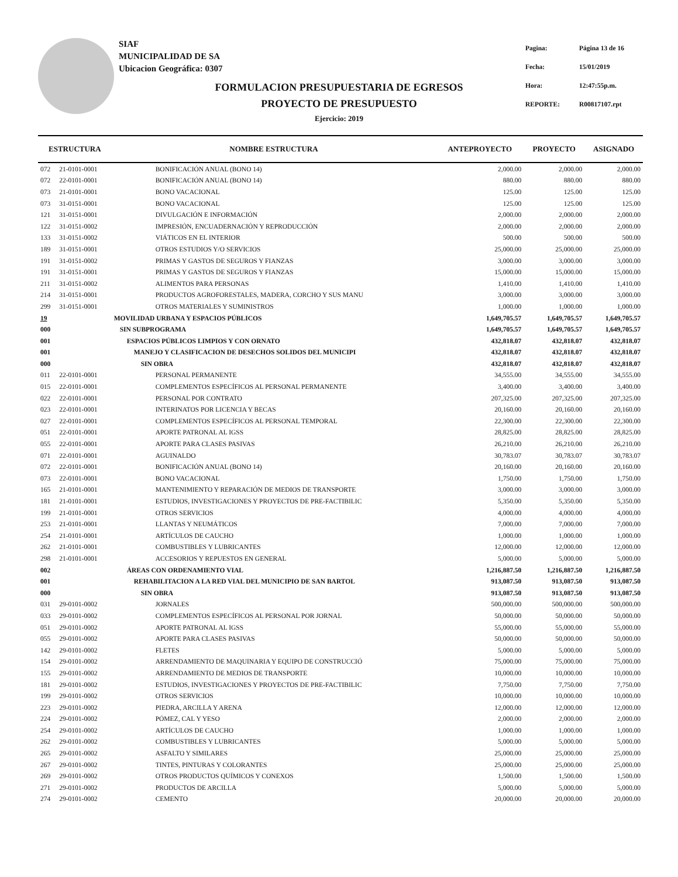SIAF
MUNICIPALIDAD DE SA
Ubicacion Geográfica: 0307
| Pagina: | Página 13 de 16 |
| Fecha: | 15/01/2019 |
| Hora: | 12:47:55p.m. |
| REPORTE: | R00817107.rpt |
FORMULACION PRESUPUESTARIA DE EGRESOS
PROYECTO DE PRESUPUESTO
Ejercicio: 2019
| ESTRUCTURA | | NOMBRE ESTRUCTURA | ANTEPROYECTO | PROYECTO | ASIGNADO |
| --- | --- | --- | --- | --- | --- |
| 072 | 21-0101-0001 | BONIFICACIÓN ANUAL (BONO 14) | 2,000.00 | 2,000.00 | 2,000.00 |
| 072 | 22-0101-0001 | BONIFICACIÓN ANUAL (BONO 14) | 880.00 | 880.00 | 880.00 |
| 073 | 21-0101-0001 | BONO VACACIONAL | 125.00 | 125.00 | 125.00 |
| 073 | 31-0151-0001 | BONO VACACIONAL | 125.00 | 125.00 | 125.00 |
| 121 | 31-0151-0001 | DIVULGACIÓN E INFORMACIÓN | 2,000.00 | 2,000.00 | 2,000.00 |
| 122 | 31-0151-0002 | IMPRESIÓN, ENCUADERNACIÓN Y REPRODUCCIÓN | 2,000.00 | 2,000.00 | 2,000.00 |
| 133 | 31-0151-0002 | VIÁTICOS EN EL INTERIOR | 500.00 | 500.00 | 500.00 |
| 189 | 31-0151-0001 | OTROS ESTUDIOS Y/O SERVICIOS | 25,000.00 | 25,000.00 | 25,000.00 |
| 191 | 31-0151-0002 | PRIMAS Y GASTOS DE SEGUROS Y FIANZAS | 3,000.00 | 3,000.00 | 3,000.00 |
| 191 | 31-0151-0001 | PRIMAS Y GASTOS DE SEGUROS Y FIANZAS | 15,000.00 | 15,000.00 | 15,000.00 |
| 211 | 31-0151-0002 | ALIMENTOS PARA PERSONAS | 1,410.00 | 1,410.00 | 1,410.00 |
| 214 | 31-0151-0001 | PRODUCTOS AGROFORESTALES, MADERA, CORCHO Y SUS MANU | 3,000.00 | 3,000.00 | 3,000.00 |
| 299 | 31-0151-0001 | OTROS MATERIALES Y SUMINISTROS | 1,000.00 | 1,000.00 | 1,000.00 |
| 19 | | MOVILIDAD URBANA Y ESPACIOS PÚBLICOS | 1,649,705.57 | 1,649,705.57 | 1,649,705.57 |
| 000 | | SIN SUBPROGRAMA | 1,649,705.57 | 1,649,705.57 | 1,649,705.57 |
| 001 | | ESPACIOS PÚBLICOS LIMPIOS Y CON ORNATO | 432,818.07 | 432,818.07 | 432,818.07 |
| 001 | | MANEJO Y CLASIFICACION DE DESECHOS SOLIDOS DEL MUNICIPI | 432,818.07 | 432,818.07 | 432,818.07 |
| 000 | | SIN OBRA | 432,818.07 | 432,818.07 | 432,818.07 |
| 011 | 22-0101-0001 | PERSONAL PERMANENTE | 34,555.00 | 34,555.00 | 34,555.00 |
| 015 | 22-0101-0001 | COMPLEMENTOS ESPECÍFICOS AL PERSONAL PERMANENTE | 3,400.00 | 3,400.00 | 3,400.00 |
| 022 | 22-0101-0001 | PERSONAL POR CONTRATO | 207,325.00 | 207,325.00 | 207,325.00 |
| 023 | 22-0101-0001 | INTERINATOS POR LICENCIA Y BECAS | 20,160.00 | 20,160.00 | 20,160.00 |
| 027 | 22-0101-0001 | COMPLEMENTOS ESPECÍFICOS AL PERSONAL TEMPORAL | 22,300.00 | 22,300.00 | 22,300.00 |
| 051 | 22-0101-0001 | APORTE PATRONAL AL IGSS | 28,825.00 | 28,825.00 | 28,825.00 |
| 055 | 22-0101-0001 | APORTE PARA CLASES PASIVAS | 26,210.00 | 26,210.00 | 26,210.00 |
| 071 | 22-0101-0001 | AGUINALDO | 30,783.07 | 30,783.07 | 30,783.07 |
| 072 | 22-0101-0001 | BONIFICACIÓN ANUAL (BONO 14) | 20,160.00 | 20,160.00 | 20,160.00 |
| 073 | 22-0101-0001 | BONO VACACIONAL | 1,750.00 | 1,750.00 | 1,750.00 |
| 165 | 21-0101-0001 | MANTENIMIENTO Y REPARACIÓN DE MEDIOS DE TRANSPORTE | 3,000.00 | 3,000.00 | 3,000.00 |
| 181 | 21-0101-0001 | ESTUDIOS, INVESTIGACIONES Y PROYECTOS DE PRE-FACTIBILIC | 5,350.00 | 5,350.00 | 5,350.00 |
| 199 | 21-0101-0001 | OTROS SERVICIOS | 4,000.00 | 4,000.00 | 4,000.00 |
| 253 | 21-0101-0001 | LLANTAS Y NEUMÁTICOS | 7,000.00 | 7,000.00 | 7,000.00 |
| 254 | 21-0101-0001 | ARTÍCULOS DE CAUCHO | 1,000.00 | 1,000.00 | 1,000.00 |
| 262 | 21-0101-0001 | COMBUSTIBLES Y LUBRICANTES | 12,000.00 | 12,000.00 | 12,000.00 |
| 298 | 21-0101-0001 | ACCESORIOS Y REPUESTOS EN GENERAL | 5,000.00 | 5,000.00 | 5,000.00 |
| 002 | | ÁREAS CON ORDENAMIENTO VIAL | 1,216,887.50 | 1,216,887.50 | 1,216,887.50 |
| 001 | | REHABILITACION A LA RED VIAL DEL MUNICIPIO DE SAN BARTOL | 913,087.50 | 913,087.50 | 913,087.50 |
| 000 | | SIN OBRA | 913,087.50 | 913,087.50 | 913,087.50 |
| 031 | 29-0101-0002 | JORNALES | 500,000.00 | 500,000.00 | 500,000.00 |
| 033 | 29-0101-0002 | COMPLEMENTOS ESPECÍFICOS AL PERSONAL POR JORNAL | 50,000.00 | 50,000.00 | 50,000.00 |
| 051 | 29-0101-0002 | APORTE PATRONAL AL IGSS | 55,000.00 | 55,000.00 | 55,000.00 |
| 055 | 29-0101-0002 | APORTE PARA CLASES PASIVAS | 50,000.00 | 50,000.00 | 50,000.00 |
| 142 | 29-0101-0002 | FLETES | 5,000.00 | 5,000.00 | 5,000.00 |
| 154 | 29-0101-0002 | ARRENDAMIENTO DE MAQUINARIA Y EQUIPO DE CONSTRUCCIÓ | 75,000.00 | 75,000.00 | 75,000.00 |
| 155 | 29-0101-0002 | ARRENDAMIENTO DE MEDIOS DE TRANSPORTE | 10,000.00 | 10,000.00 | 10,000.00 |
| 181 | 29-0101-0002 | ESTUDIOS, INVESTIGACIONES Y PROYECTOS DE PRE-FACTIBILIC | 7,750.00 | 7,750.00 | 7,750.00 |
| 199 | 29-0101-0002 | OTROS SERVICIOS | 10,000.00 | 10,000.00 | 10,000.00 |
| 223 | 29-0101-0002 | PIEDRA, ARCILLA Y ARENA | 12,000.00 | 12,000.00 | 12,000.00 |
| 224 | 29-0101-0002 | PÓMEZ, CAL Y YESO | 2,000.00 | 2,000.00 | 2,000.00 |
| 254 | 29-0101-0002 | ARTÍCULOS DE CAUCHO | 1,000.00 | 1,000.00 | 1,000.00 |
| 262 | 29-0101-0002 | COMBUSTIBLES Y LUBRICANTES | 5,000.00 | 5,000.00 | 5,000.00 |
| 265 | 29-0101-0002 | ASFALTO Y SIMILARES | 25,000.00 | 25,000.00 | 25,000.00 |
| 267 | 29-0101-0002 | TINTES, PINTURAS Y COLORANTES | 25,000.00 | 25,000.00 | 25,000.00 |
| 269 | 29-0101-0002 | OTROS PRODUCTOS QUÍMICOS Y CONEXOS | 1,500.00 | 1,500.00 | 1,500.00 |
| 271 | 29-0101-0002 | PRODUCTOS DE ARCILLA | 5,000.00 | 5,000.00 | 5,000.00 |
| 274 | 29-0101-0002 | CEMENTO | 20,000.00 | 20,000.00 | 20,000.00 |